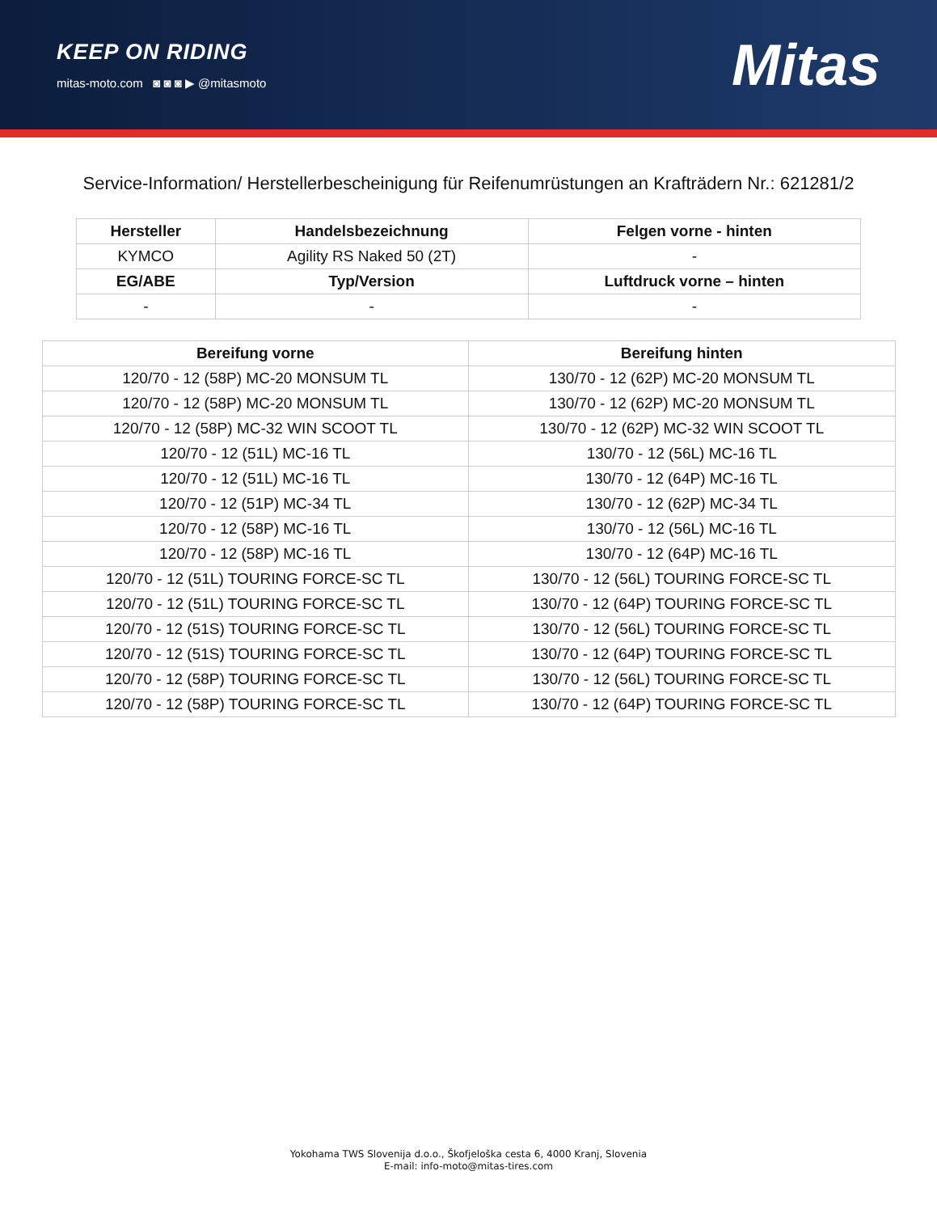KEEP ON RIDING
mitas-moto.com ◙ ◙ ◙ ▶ @mitasmoto
Mitas
Service-Information/ Herstellerbescheinigung für Reifenumrüstungen an Krafträdern Nr.: 621281/2
| Hersteller | Handelsbezeichnung | Felgen vorne - hinten |
| --- | --- | --- |
| KYMCO | Agility RS Naked 50 (2T) | - |
| EG/ABE | Typ/Version | Luftdruck vorne – hinten |
| - | - | - |
| Bereifung vorne | Bereifung hinten |
| --- | --- |
| 120/70 - 12 (58P) MC-20 MONSUM TL | 130/70 - 12 (62P) MC-20 MONSUM TL |
| 120/70 - 12 (58P) MC-20 MONSUM TL | 130/70 - 12 (62P) MC-20 MONSUM TL |
| 120/70 - 12 (58P) MC-32 WIN SCOOT TL | 130/70 - 12 (62P) MC-32 WIN SCOOT TL |
| 120/70 - 12 (51L) MC-16 TL | 130/70 - 12 (56L) MC-16 TL |
| 120/70 - 12 (51L) MC-16 TL | 130/70 - 12 (64P) MC-16 TL |
| 120/70 - 12 (51P) MC-34 TL | 130/70 - 12 (62P) MC-34 TL |
| 120/70 - 12 (58P) MC-16 TL | 130/70 - 12 (56L) MC-16 TL |
| 120/70 - 12 (58P) MC-16 TL | 130/70 - 12 (64P) MC-16 TL |
| 120/70 - 12 (51L) TOURING FORCE-SC TL | 130/70 - 12 (56L) TOURING FORCE-SC TL |
| 120/70 - 12 (51L) TOURING FORCE-SC TL | 130/70 - 12 (64P) TOURING FORCE-SC TL |
| 120/70 - 12 (51S) TOURING FORCE-SC TL | 130/70 - 12 (56L) TOURING FORCE-SC TL |
| 120/70 - 12 (51S) TOURING FORCE-SC TL | 130/70 - 12 (64P) TOURING FORCE-SC TL |
| 120/70 - 12 (58P) TOURING FORCE-SC TL | 130/70 - 12 (56L) TOURING FORCE-SC TL |
| 120/70 - 12 (58P) TOURING FORCE-SC TL | 130/70 - 12 (64P) TOURING FORCE-SC TL |
Yokohama TWS Slovenija d.o.o., Škofjeloška cesta 6, 4000 Kranj, Slovenia
E-mail: info-moto@mitas-tires.com